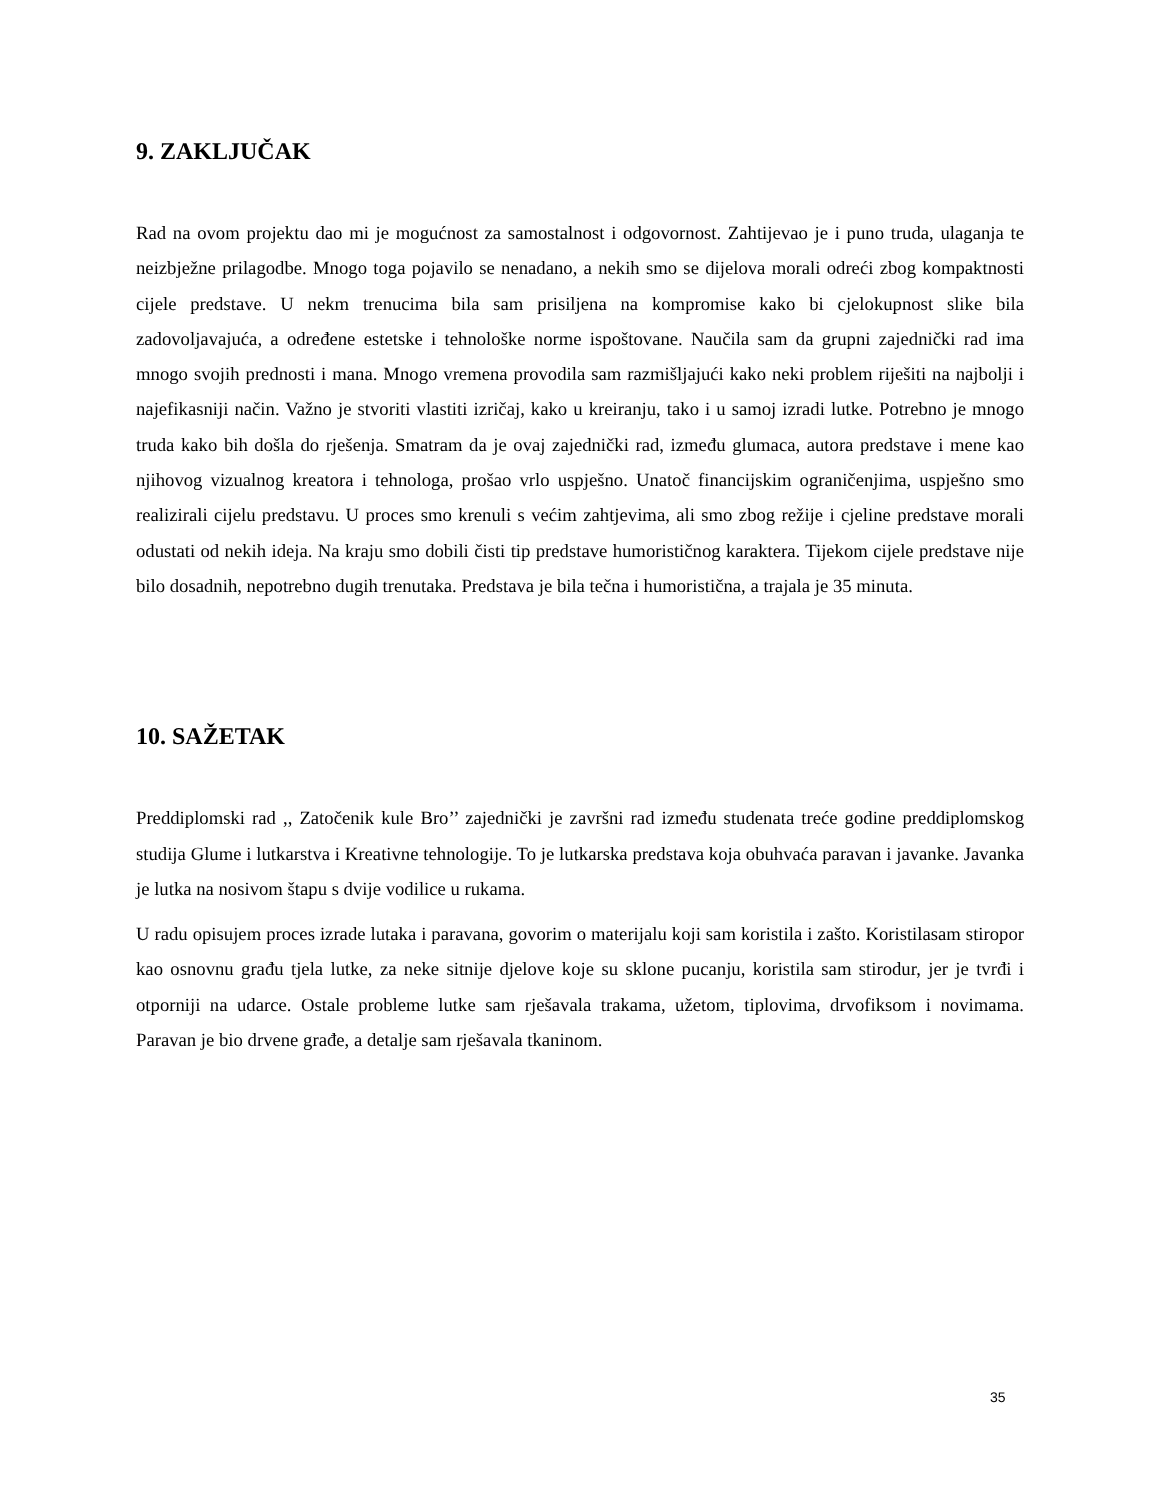9. ZAKLJUČAK
Rad na ovom projektu dao mi je mogućnost za samostalnost i odgovornost. Zahtijevao je i puno truda, ulaganja te neizbježne prilagodbe. Mnogo toga pojavilo se nenadano, a nekih smo se dijelova morali odreći zbog kompaktnosti cijele predstave. U nekm trenucima bila sam prisiljena na kompromise kako bi cjelokupnost slike bila zadovoljavajuća, a određene estetske i tehnološke norme ispoštovane. Naučila sam da grupni zajednički rad ima mnogo svojih prednosti i mana. Mnogo vremena provodila sam razmišljajući kako neki problem riješiti na najbolji i najefikasniji način. Važno je stvoriti vlastiti izričaj, kako u kreiranju, tako i u samoj izradi lutke. Potrebno je mnogo truda kako bih došla do rješenja. Smatram da je ovaj zajednički rad, između glumaca, autora predstave i mene kao njihovog vizualnog kreatora i tehnologa, prošao vrlo uspješno. Unatoč financijskim ograničenjima, uspješno smo realizirali cijelu predstavu. U proces smo krenuli s većim zahtjevima, ali smo zbog režije i cjeline predstave morali odustati od nekih ideja. Na kraju smo dobili čisti tip predstave humorističnog karaktera. Tijekom cijele predstave nije bilo dosadnih, nepotrebno dugih trenutaka. Predstava je bila tečna i humoristična, a trajala je 35 minuta.
10. SAŽETAK
Preddiplomski rad ,, Zatočenik kule Bro’’ zajednički je završni rad između studenata treće godine preddiplomskog studija Glume i lutkarstva i Kreativne tehnologije. To je lutkarska predstava koja obuhvaća paravan i javanke. Javanka je lutka na nosivom štapu s dvije vodilice u rukama.
U radu opisujem proces izrade lutaka i paravana, govorim o materijalu koji sam koristila i zašto. Koristilasam stiropor kao osnovnu građu tjela lutke, za neke sitnije djelove koje su sklone pucanju, koristila sam stirodur, jer je tvrđi i otporniji na udarce. Ostale probleme lutke sam rješavala trakama, užetom, tiplovima, drvofiksom i novimama. Paravan je bio drvene građe, a detalje sam rješavala tkaninom.
35